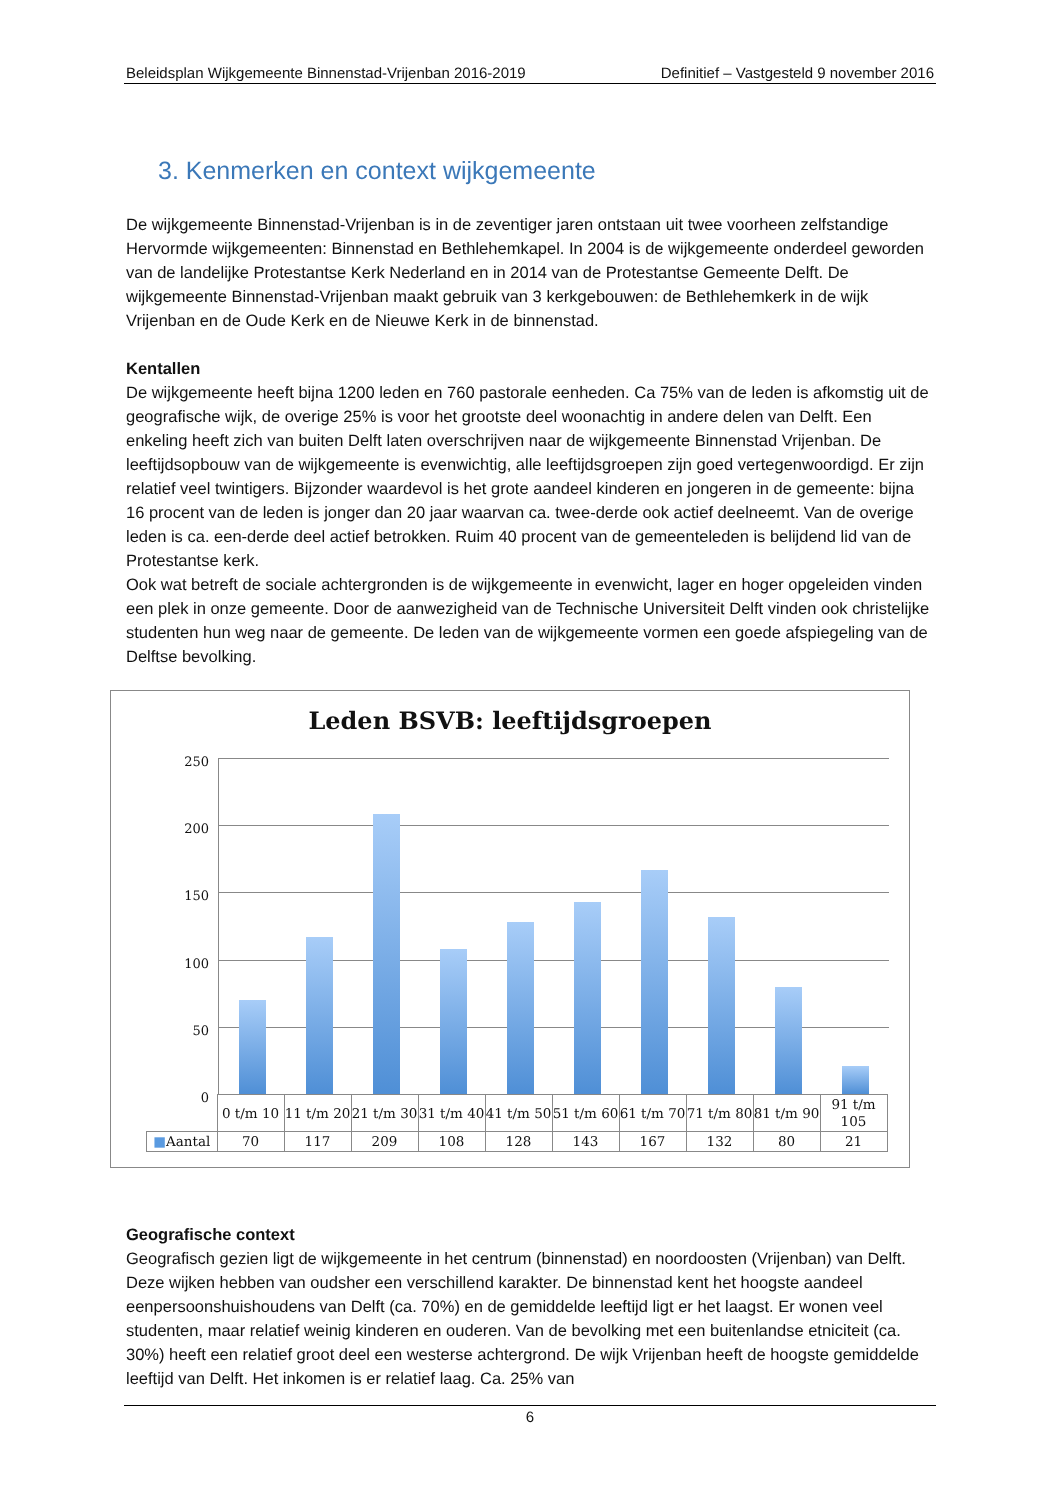Beleidsplan Wijkgemeente Binnenstad-Vrijenban 2016-2019 Definitief – Vastgesteld 9 november 2016
3. Kenmerken en context wijkgemeente
De wijkgemeente Binnenstad-Vrijenban is in de zeventiger jaren ontstaan uit twee voorheen zelfstandige Hervormde wijkgemeenten: Binnenstad en Bethlehemkapel. In 2004 is de wijkgemeente onderdeel geworden van de landelijke Protestantse Kerk Nederland en in 2014 van de Protestantse Gemeente Delft. De wijkgemeente Binnenstad-Vrijenban maakt gebruik van 3 kerkgebouwen: de Bethlehemkerk in de wijk Vrijenban en de Oude Kerk en de Nieuwe Kerk in de binnenstad.
Kentallen
De wijkgemeente heeft bijna 1200 leden en 760 pastorale eenheden. Ca 75% van de leden is afkomstig uit de geografische wijk, de overige 25% is voor het grootste deel woonachtig in andere delen van Delft. Een enkeling heeft zich van buiten Delft laten overschrijven naar de wijkgemeente Binnenstad Vrijenban. De leeftijdsopbouw van de wijkgemeente is evenwichtig, alle leeftijdsgroepen zijn goed vertegenwoordigd. Er zijn relatief veel twintigers. Bijzonder waardevol is het grote aandeel kinderen en jongeren in de gemeente: bijna 16 procent van de leden is jonger dan 20 jaar waarvan ca. twee-derde ook actief deelneemt. Van de overige leden is ca. een-derde deel actief betrokken. Ruim 40 procent van de gemeenteleden is belijdend lid van de Protestantse kerk.
Ook wat betreft de sociale achtergronden is de wijkgemeente in evenwicht, lager en hoger opgeleiden vinden een plek in onze gemeente. Door de aanwezigheid van de Technische Universiteit Delft vinden ook christelijke studenten hun weg naar de gemeente. De leden van de wijkgemeente vormen een goede afspiegeling van de Delftse bevolking.
Leden BSVB: leeftijdsgroepen
250
200
150
100
50
0
| | 0 t/m 10 | 11 t/m 20 | 21 t/m 30 | 31 t/m 40 | 41 t/m 50 | 51 t/m 60 | 61 t/m 70 | 71 t/m 80 | 81 t/m 90 | 91 t/m 105 |
| ■ Aantal | 70 | 117 | 209 | 108 | 128 | 143 | 167 | 132 | 80 | 21 |
Geografische context
Geografisch gezien ligt de wijkgemeente in het centrum (binnenstad) en noordoosten (Vrijenban) van Delft. Deze wijken hebben van oudsher een verschillend karakter. De binnenstad kent het hoogste aandeel eenpersoonshuishoudens van Delft (ca. 70%) en de gemiddelde leeftijd ligt er het laagst. Er wonen veel studenten, maar relatief weinig kinderen en ouderen. Van de bevolking met een buitenlandse etniciteit (ca. 30%) heeft een relatief groot deel een westerse achtergrond. De wijk Vrijenban heeft de hoogste gemiddelde leeftijd van Delft. Het inkomen is er relatief laag. Ca. 25% van
6